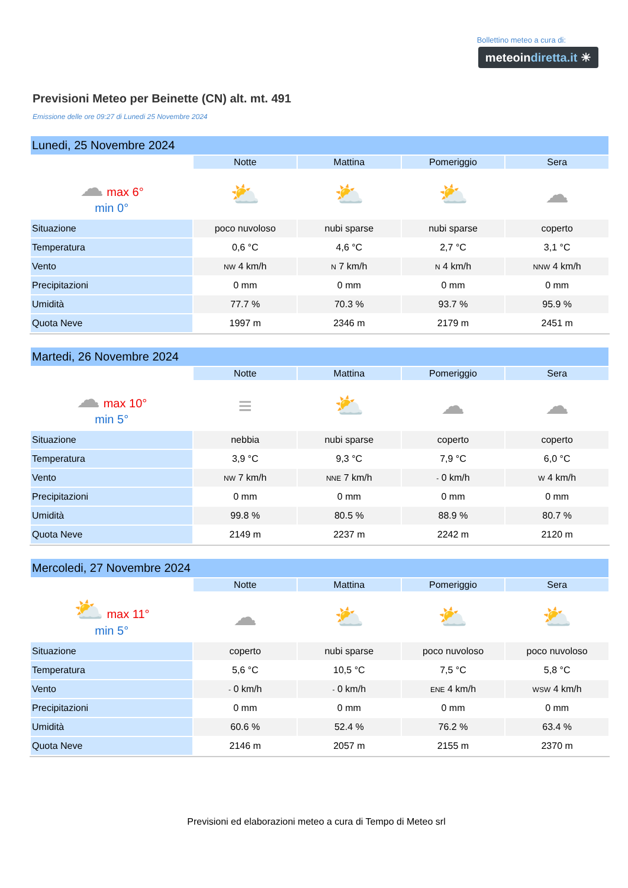Bollettino meteo a cura di:
meteoindiretta.it ☀
Previsioni Meteo per Beinette (CN) alt. mt. 491
Emissione delle ore 09:27 di Lunedi 25 Novembre 2024
| Lunedi, 25 Novembre 2024 | | | | |
| | Notte | Mattina | Pomeriggio | Sera |
| ☁ max 6° min 0° | ⛅ | ⛅ | ⛅ | ☁ |
| Situazione | poco nuvoloso | nubi sparse | nubi sparse | coperto |
| Temperatura | 0,6 °C | 4,6 °C | 2,7 °C | 3,1 °C |
| Vento | NW 4 km/h | N 7 km/h | N 4 km/h | NNW 4 km/h |
| Precipitazioni | 0 mm | 0 mm | 0 mm | 0 mm |
| Umidità | 77.7 % | 70.3 % | 93.7 % | 95.9 % |
| Quota Neve | 1997 m | 2346 m | 2179 m | 2451 m |
| Martedi, 26 Novembre 2024 | | | | |
| | Notte | Mattina | Pomeriggio | Sera |
| ☁ max 10° min 5° | ≡ | ⛅ | ☁ | ☁ |
| Situazione | nebbia | nubi sparse | coperto | coperto |
| Temperatura | 3,9 °C | 9,3 °C | 7,9 °C | 6,0 °C |
| Vento | NW 7 km/h | NNE 7 km/h | - 0 km/h | W 4 km/h |
| Precipitazioni | 0 mm | 0 mm | 0 mm | 0 mm |
| Umidità | 99.8 % | 80.5 % | 88.9 % | 80.7 % |
| Quota Neve | 2149 m | 2237 m | 2242 m | 2120 m |
| Mercoledi, 27 Novembre 2024 | | | | |
| | Notte | Mattina | Pomeriggio | Sera |
| ⛅ max 11° min 5° | ☁ | ⛅ | ⛅ | ⛅ |
| Situazione | coperto | nubi sparse | poco nuvoloso | poco nuvoloso |
| Temperatura | 5,6 °C | 10,5 °C | 7,5 °C | 5,8 °C |
| Vento | - 0 km/h | - 0 km/h | ENE 4 km/h | WSW 4 km/h |
| Precipitazioni | 0 mm | 0 mm | 0 mm | 0 mm |
| Umidità | 60.6 % | 52.4 % | 76.2 % | 63.4 % |
| Quota Neve | 2146 m | 2057 m | 2155 m | 2370 m |
Previsioni ed elaborazioni meteo a cura di Tempo di Meteo srl